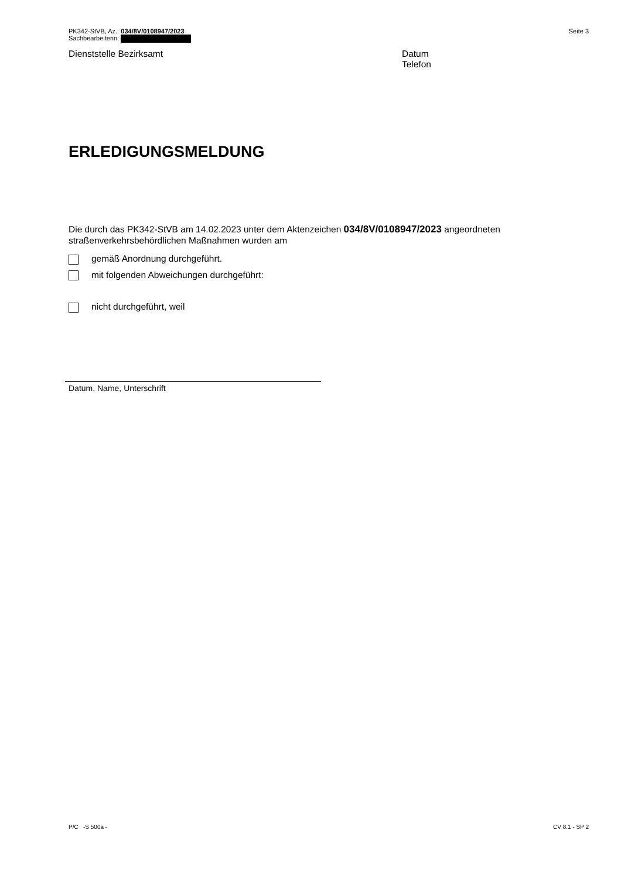PK342-StVB, Az.: 034/8V/0108947/2023
Sachbearbeiterin:
Seite 3
Dienststelle Bezirksamt Datum
Telefon
ERLEDIGUNGSMELDUNG
Die durch das PK342-StVB am 14.02.2023 unter dem Aktenzeichen 034/8V/0108947/2023 angeordneten straßenverkehrsbehördlichen Maßnahmen wurden am
gemäß Anordnung durchgeführt.
mit folgenden Abweichungen durchgeführt:
nicht durchgeführt, weil
Datum, Name, Unterschrift
P/C -S 500a - CV 8.1 - SP 2